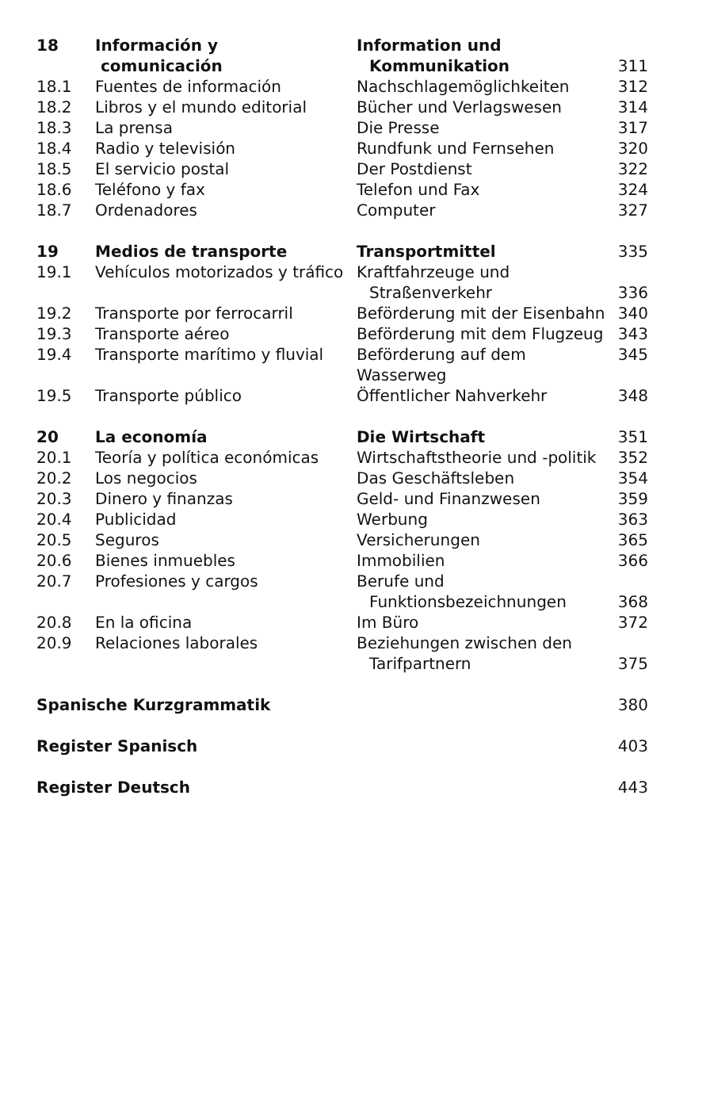| 18 | Información y comunicación | Information und Kommunikation | 311 |
| 18.1 | Fuentes de información | Nachschlagemöglichkeiten | 312 |
| 18.2 | Libros y el mundo editorial | Bücher und Verlagswesen | 314 |
| 18.3 | La prensa | Die Presse | 317 |
| 18.4 | Radio y televisión | Rundfunk und Fernsehen | 320 |
| 18.5 | El servicio postal | Der Postdienst | 322 |
| 18.6 | Teléfono y fax | Telefon und Fax | 324 |
| 18.7 | Ordenadores | Computer | 327 |
| 19 | Medios de transporte | Transportmittel | 335 |
| 19.1 | Vehículos motorizados y tráfico | Kraftfahrzeuge und Straßenverkehr | 336 |
| 19.2 | Transporte por ferrocarril | Beförderung mit der Eisenbahn | 340 |
| 19.3 | Transporte aéreo | Beförderung mit dem Flugzeug | 343 |
| 19.4 | Transporte marítimo y fluvial | Beförderung auf dem Wasserweg | 345 |
| 19.5 | Transporte público | Öffentlicher Nahverkehr | 348 |
| 20 | La economía | Die Wirtschaft | 351 |
| 20.1 | Teoría y política económicas | Wirtschaftstheorie und -politik | 352 |
| 20.2 | Los negocios | Das Geschäftsleben | 354 |
| 20.3 | Dinero y finanzas | Geld- und Finanzwesen | 359 |
| 20.4 | Publicidad | Werbung | 363 |
| 20.5 | Seguros | Versicherungen | 365 |
| 20.6 | Bienes inmuebles | Immobilien | 366 |
| 20.7 | Profesiones y cargos | Berufe und Funktionsbezeichnungen | 368 |
| 20.8 | En la oficina | Im Büro | 372 |
| 20.9 | Relaciones laborales | Beziehungen zwischen den Tarifpartnern | 375 |
| Spanische Kurzgrammatik | | | 380 |
| Register Spanisch | | | 403 |
| Register Deutsch | | | 443 |